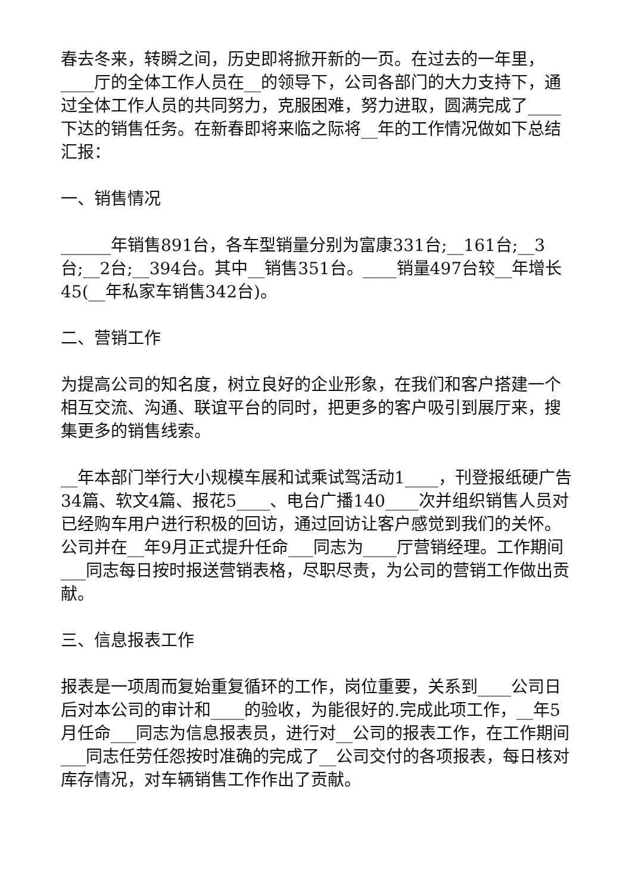春去冬来，转瞬之间，历史即将掀开新的一页。在过去的一年里，____厅的全体工作人员在__的领导下，公司各部门的大力支持下，通过全体工作人员的共同努力，克服困难，努力进取，圆满完成了____下达的销售任务。在新春即将来临之际将__年的工作情况做如下总结汇报：
一、销售情况
______年销售891台，各车型销量分别为富康331台;__161台;__3台;__2台;__394台。其中__销售351台。____销量497台较__年增长45(__年私家车销售342台)。
二、营销工作
为提高公司的知名度，树立良好的企业形象，在我们和客户搭建一个相互交流、沟通、联谊平台的同时，把更多的客户吸引到展厅来，搜集更多的销售线索。
__年本部门举行大小规模车展和试乘试驾活动1____，刊登报纸硬广告34篇、软文4篇、报花5____、电台广播140____次并组织销售人员对已经购车用户进行积极的回访，通过回访让客户感觉到我们的关怀。公司并在__年9月正式提升任命___同志为____厅营销经理。工作期间___同志每日按时报送营销表格，尽职尽责，为公司的营销工作做出贡献。
三、信息报表工作
报表是一项周而复始重复循环的工作，岗位重要，关系到____公司日后对本公司的审计和____的验收，为能很好的.完成此项工作，__年5月任命___同志为信息报表员，进行对__公司的报表工作，在工作期间___同志任劳任怨按时准确的完成了__公司交付的各项报表，每日核对库存情况，对车辆销售工作作出了贡献。